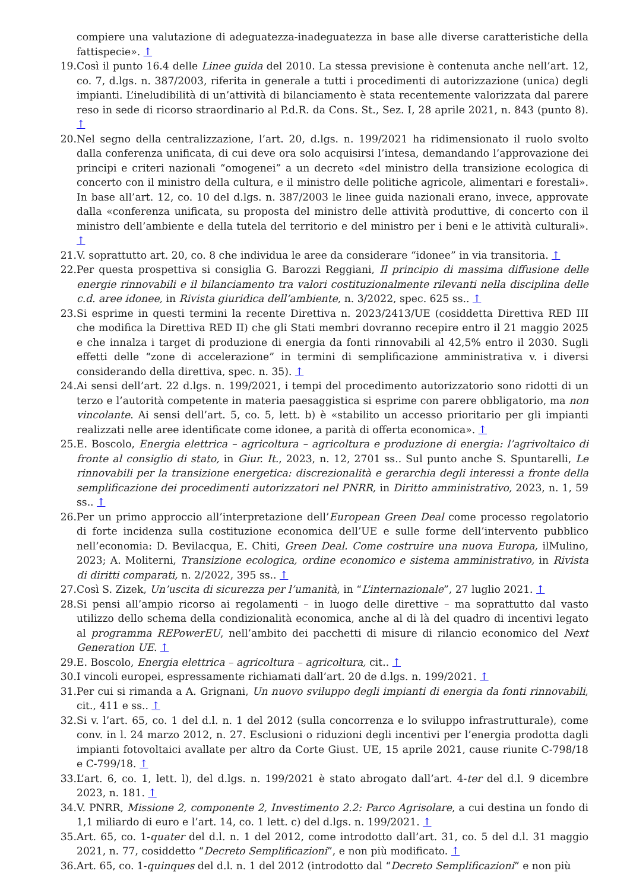compiere una valutazione di adeguatezza-inadeguatezza in base alle diverse caratteristiche della fattispecie». ↑
19. Così il punto 16.4 delle Linee guida del 2010. La stessa previsione è contenuta anche nell’art. 12, co. 7, d.lgs. n. 387/2003, riferita in generale a tutti i procedimenti di autorizzazione (unica) degli impianti. L’ineludibilità di un’attività di bilanciamento è stata recentemente valorizzata dal parere reso in sede di ricorso straordinario al P.d.R. da Cons. St., Sez. I, 28 aprile 2021, n. 843 (punto 8). ↑
20. Nel segno della centralizzazione, l’art. 20, d.lgs. n. 199/2021 ha ridimensionato il ruolo svolto dalla conferenza unificata, di cui deve ora solo acquisirsi l’intesa, demandando l’approvazione dei principi e criteri nazionali “omogenei” a un decreto «del ministro della transizione ecologica di concerto con il ministro della cultura, e il ministro delle politiche agricole, alimentari e forestali». In base all’art. 12, co. 10 del d.lgs. n. 387/2003 le linee guida nazionali erano, invece, approvate dalla «conferenza unificata, su proposta del ministro delle attività produttive, di concerto con il ministro dell’ambiente e della tutela del territorio e del ministro per i beni e le attività culturali». ↑
21. V. soprattutto art. 20, co. 8 che individua le aree da considerare “idonee” in via transitoria. ↑
22. Per questa prospettiva si consiglia G. Barozzi Reggiani, Il principio di massima diffusione delle energie rinnovabili e il bilanciamento tra valori costituzionalmente rilevanti nella disciplina delle c.d. aree idonee, in Rivista giuridica dell’ambiente, n. 3/2022, spec. 625 ss.. ↑
23. Si esprime in questi termini la recente Direttiva n. 2023/2413/UE (cosiddetta Direttiva RED III che modifica la Direttiva RED II) che gli Stati membri dovranno recepire entro il 21 maggio 2025 e che innalza i target di produzione di energia da fonti rinnovabili al 42,5% entro il 2030. Sugli effetti delle “zone di accelerazione” in termini di semplificazione amministrativa v. i diversi considerando della direttiva, spec. n. 35). ↑
24. Ai sensi dell’art. 22 d.lgs. n. 199/2021, i tempi del procedimento autorizzatorio sono ridotti di un terzo e l’autorità competente in materia paesaggistica si esprime con parere obbligatorio, ma non vincolante. Ai sensi dell’art. 5, co. 5, lett. b) è «stabilito un accesso prioritario per gli impianti realizzati nelle aree identificate come idonee, a parità di offerta economica». ↑
25. E. Boscolo, Energia elettrica – agricoltura – agricoltura e produzione di energia: l’agrivoltaico di fronte al consiglio di stato, in Giur. It., 2023, n. 12, 2701 ss.. Sul punto anche S. Spuntarelli, Le rinnovabili per la transizione energetica: discrezionalità e gerarchia degli interessi a fronte della semplificazione dei procedimenti autorizzatori nel PNRR, in Diritto amministrativo, 2023, n. 1, 59 ss.. ↑
26. Per un primo approccio all’interpretazione dell’European Green Deal come processo regolatorio di forte incidenza sulla costituzione economica dell’UE e sulle forme dell’intervento pubblico nell’economia: D. Bevilacqua, E. Chiti, Green Deal. Come costruire una nuova Europa, ilMulino, 2023; A. Moliterni, Transizione ecologica, ordine economico e sistema amministrativo, in Rivista di diritti comparati, n. 2/2022, 395 ss.. ↑
27. Così S. Zizek, Un’uscita di sicurezza per l’umanità, in “L’internazionale”, 27 luglio 2021. ↑
28. Si pensi all’ampio ricorso ai regolamenti – in luogo delle direttive – ma soprattutto dal vasto utilizzo dello schema della condizionalità economica, anche al di là del quadro di incentivi legato al programma REPowerEU, nell’ambito dei pacchetti di misure di rilancio economico del Next Generation UE. ↑
29. E. Boscolo, Energia elettrica – agricoltura – agricoltura, cit.. ↑
30. I vincoli europei, espressamente richiamati dall’art. 20 de d.lgs. n. 199/2021. ↑
31. Per cui si rimanda a A. Grignani, Un nuovo sviluppo degli impianti di energia da fonti rinnovabili, cit., 411 e ss.. ↑
32. Si v. l’art. 65, co. 1 del d.l. n. 1 del 2012 (sulla concorrenza e lo sviluppo infrastrutturale), come conv. in l. 24 marzo 2012, n. 27. Esclusioni o riduzioni degli incentivi per l’energia prodotta dagli impianti fotovoltaici avallate per altro da Corte Giust. UE, 15 aprile 2021, cause riunite C-798/18 e C-799/18. ↑
33. L’art. 6, co. 1, lett. l), del d.lgs. n. 199/2021 è stato abrogato dall’art. 4-ter del d.l. 9 dicembre 2023, n. 181. ↑
34. V. PNRR, Missione 2, componente 2, Investimento 2.2: Parco Agrisolare, a cui destina un fondo di 1,1 miliardo di euro e l’art. 14, co. 1 lett. c) del d.lgs. n. 199/2021. ↑
35. Art. 65, co. 1-quater del d.l. n. 1 del 2012, come introdotto dall’art. 31, co. 5 del d.l. 31 maggio 2021, n. 77, cosiddetto “Decreto Semplificazioni”, e non più modificato. ↑
36. Art. 65, co. 1-quinques del d.l. n. 1 del 2012 (introdotto dal “Decreto Semplificazioni” e non più